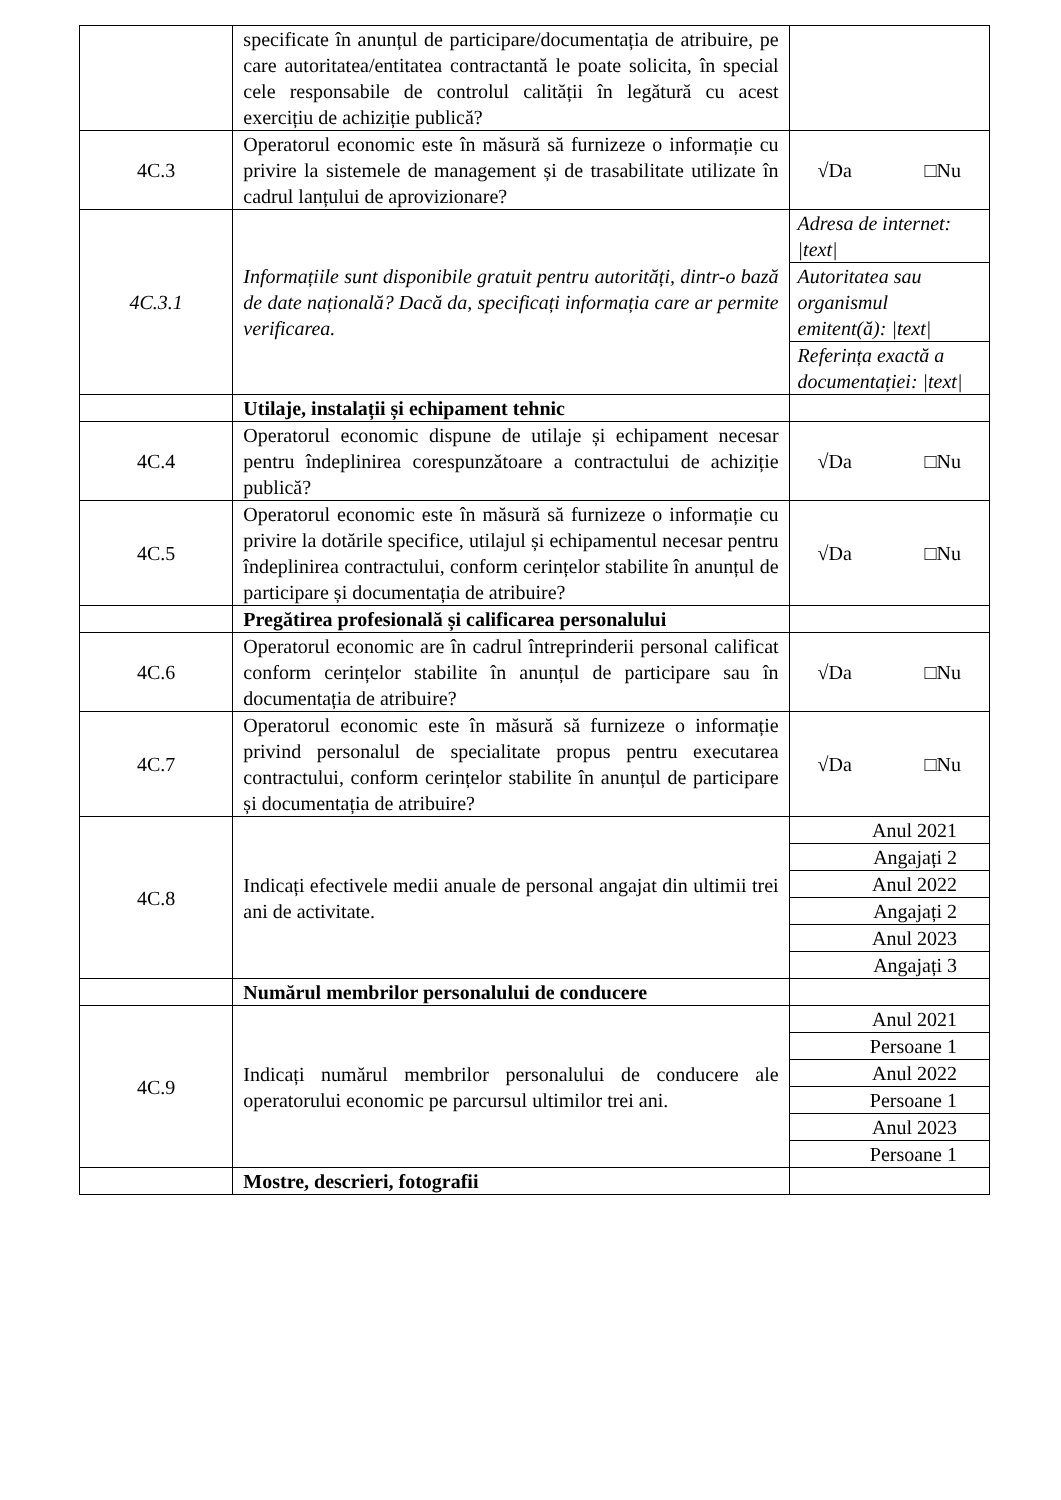| | specificate în anunțul de participare/documentația de atribuire, pe care autoritatea/entitatea contractantă le poate solicita, în special cele responsabile de controlul calității în legătură cu acest exercițiu de achiziție publică? | |
| 4C.3 | Operatorul economic este în măsură să furnizeze o informație cu privire la sistemele de management și de trasabilitate utilizate în cadrul lanțului de aprovizionare? | √Da □Nu |
| 4C.3.1 | Informațiile sunt disponibile gratuit pentru autorități, dintr-o bază de date națională? Dacă da, specificați informația care ar permite verificarea. | Adresa de internet: /text/ Autoritatea sau organismul emitent(ă): /text/ Referința exactă a documentației: /text/ |
| | Utilaje, instalații și echipament tehnic | |
| 4C.4 | Operatorul economic dispune de utilaje și echipament necesar pentru îndeplinirea corespunzătoare a contractului de achiziție publică? | √Da □Nu |
| 4C.5 | Operatorul economic este în măsură să furnizeze o informație cu privire la dotările specifice, utilajul și echipamentul necesar pentru îndeplinirea contractului, conform cerințelor stabilite în anunțul de participare și documentația de atribuire? | √Da □Nu |
| | Pregătirea profesională și calificarea personalului | |
| 4C.6 | Operatorul economic are în cadrul întreprinderii personal calificat conform cerințelor stabilite în anunțul de participare sau în documentația de atribuire? | √Da □Nu |
| 4C.7 | Operatorul economic este în măsură să furnizeze o informație privind personalul de specialitate propus pentru executarea contractului, conform cerințelor stabilite în anunțul de participare și documentația de atribuire? | √Da □Nu |
| 4C.8 | Indicați efectivele medii anuale de personal angajat din ultimii trei ani de activitate. | Anul 2021 Angajați 2 Anul 2022 Angajați 2 Anul 2023 Angajați 3 |
| | Numărul membrilor personalului de conducere | |
| 4C.9 | Indicați numărul membrilor personalului de conducere ale operatorului economic pe parcursul ultimilor trei ani. | Anul 2021 Persoane 1 Anul 2022 Persoane 1 Anul 2023 Persoane 1 |
| | Mostre, descrieri, fotografii | |